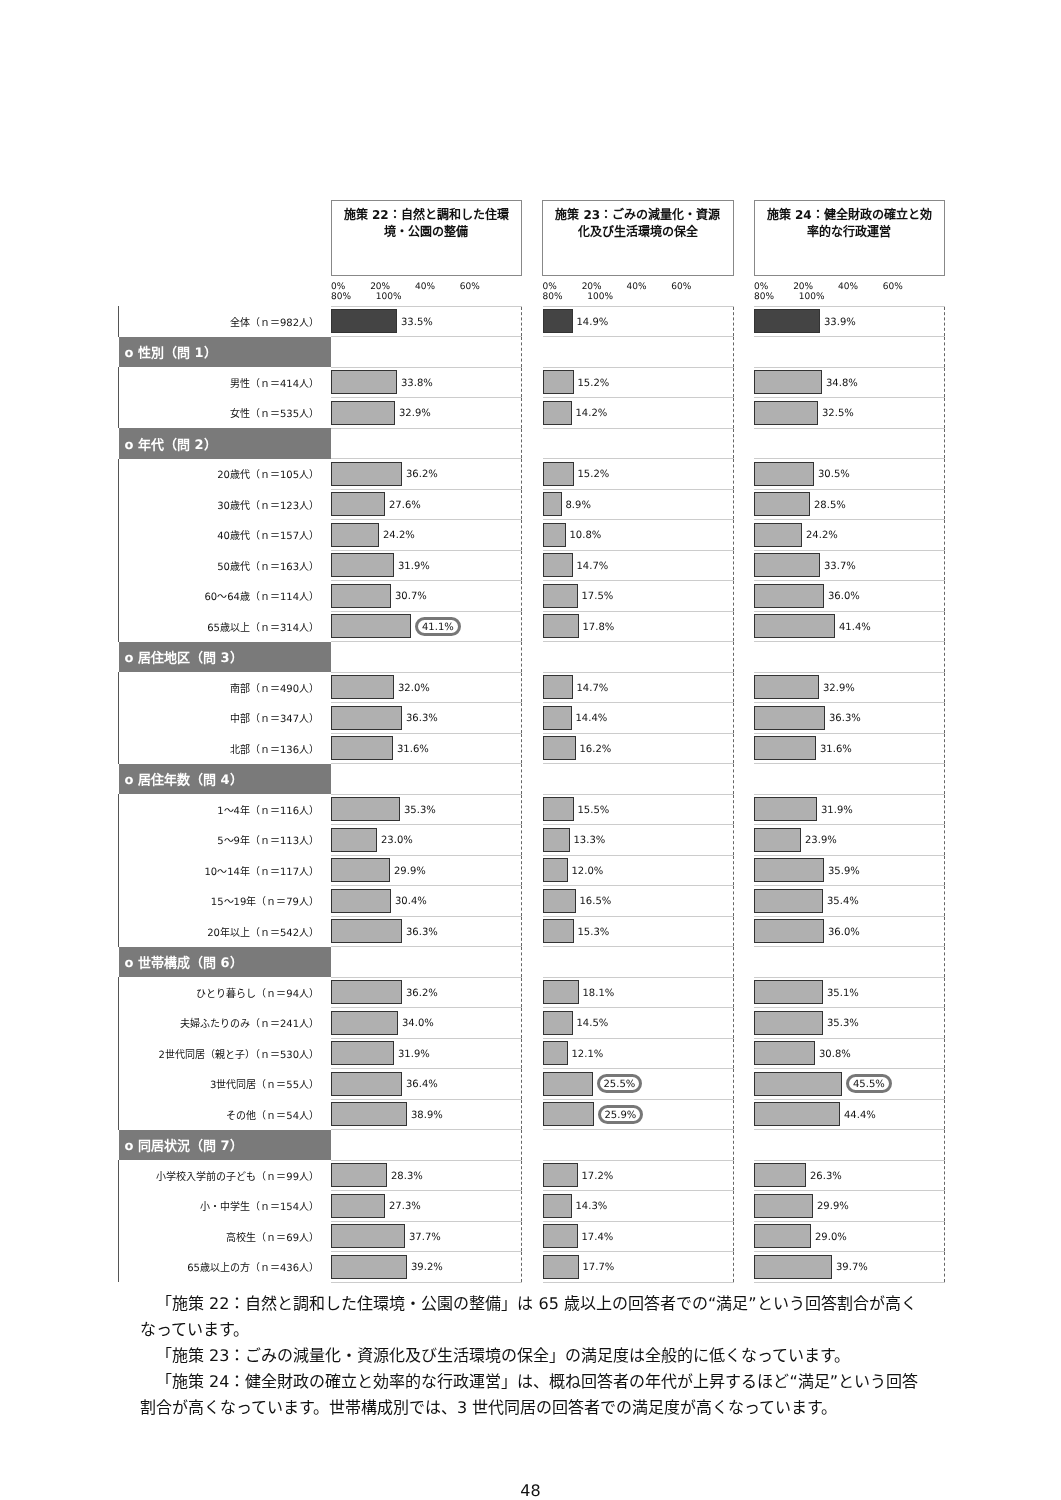| | 施策 22：自然と調和した住環境・公園の整備 | | 施策 23：ごみの減量化・資源化及び生活環境の保全 | | 施策 24：健全財政の確立と効率的な行政運営 |
| | 0% 20% 40% 60% 80% 100% | | 0% 20% 40% 60% 80% 100% | | 0% 20% 40% 60% 80% 100% |
| 全体（ｎ＝982人） | 33.5% | | 14.9% | | 33.9% |
| o 性別（問 1） | | | | | |
| 男性（ｎ＝414人） | 33.8% | | 15.2% | | 34.8% |
| 女性（ｎ＝535人） | 32.9% | | 14.2% | | 32.5% |
| o 年代（問 2） | | | | | |
| 20歳代（ｎ＝105人） | 36.2% | | 15.2% | | 30.5% |
| 30歳代（ｎ＝123人） | 27.6% | | 8.9% | | 28.5% |
| 40歳代（ｎ＝157人） | 24.2% | | 10.8% | | 24.2% |
| 50歳代（ｎ＝163人） | 31.9% | | 14.7% | | 33.7% |
| 60～64歳（ｎ＝114人） | 30.7% | | 17.5% | | 36.0% |
| 65歳以上（ｎ＝314人） | 41.1% | | 17.8% | | 41.4% |
| o 居住地区（問 3） | | | | | |
| 南部（ｎ＝490人） | 32.0% | | 14.7% | | 32.9% |
| 中部（ｎ＝347人） | 36.3% | | 14.4% | | 36.3% |
| 北部（ｎ＝136人） | 31.6% | | 16.2% | | 31.6% |
| o 居住年数（問 4） | | | | | |
| 1～4年（ｎ＝116人） | 35.3% | | 15.5% | | 31.9% |
| 5～9年（ｎ＝113人） | 23.0% | | 13.3% | | 23.9% |
| 10～14年（ｎ＝117人） | 29.9% | | 12.0% | | 35.9% |
| 15～19年（ｎ＝79人） | 30.4% | | 16.5% | | 35.4% |
| 20年以上（ｎ＝542人） | 36.3% | | 15.3% | | 36.0% |
| o 世帯構成（問 6） | | | | | |
| ひとり暮らし（ｎ＝94人） | 36.2% | | 18.1% | | 35.1% |
| 夫婦ふたりのみ（ｎ＝241人） | 34.0% | | 14.5% | | 35.3% |
| 2世代同居（親と子）（ｎ＝530人） | 31.9% | | 12.1% | | 30.8% |
| 3世代同居（ｎ＝55人） | 36.4% | | 25.5% | | 45.5% |
| その他（ｎ＝54人） | 38.9% | | 25.9% | | 44.4% |
| o 同居状況（問 7） | | | | | |
| 小学校入学前の子ども（ｎ＝99人） | 28.3% | | 17.2% | | 26.3% |
| 小・中学生（ｎ＝154人） | 27.3% | | 14.3% | | 29.9% |
| 高校生（ｎ＝69人） | 37.7% | | 17.4% | | 29.0% |
| 65歳以上の方（ｎ＝436人） | 39.2% | | 17.7% | | 39.7% |
「施策 22：自然と調和した住環境・公園の整備」は 65 歳以上の回答者での“満足”という回答割合が高くなっています。
「施策 23：ごみの減量化・資源化及び生活環境の保全」の満足度は全般的に低くなっています。
「施策 24：健全財政の確立と効率的な行政運営」は、概ね回答者の年代が上昇するほど“満足”という回答割合が高くなっています。世帯構成別では、3 世代同居の回答者での満足度が高くなっています。
48